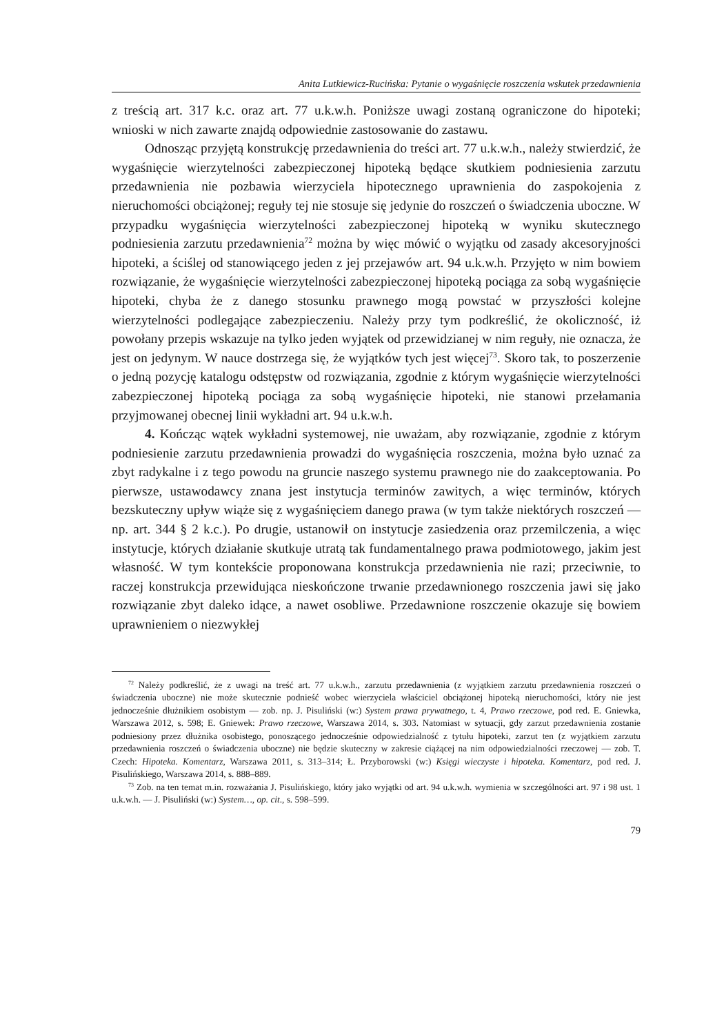Anita Lutkiewicz-Rucińska: Pytanie o wygaśnięcie roszczenia wskutek przedawnienia
z treścią art. 317 k.c. oraz art. 77 u.k.w.h. Poniższe uwagi zostaną ograniczone do hipoteki; wnioski w nich zawarte znajdą odpowiednie zastosowanie do zastawu.
Odnosząc przyjętą konstrukcję przedawnienia do treści art. 77 u.k.w.h., należy stwierdzić, że wygaśnięcie wierzytelności zabezpieczonej hipoteką będące skutkiem podniesienia zarzutu przedawnienia nie pozbawia wierzyciela hipotecznego uprawnienia do zaspokojenia z nieruchomości obciążonej; reguły tej nie stosuje się jedynie do roszczeń o świadczenia uboczne. W przypadku wygaśnięcia wierzytelności zabezpieczonej hipoteką w wyniku skutecznego podniesienia zarzutu przedawnienia<sup>72</sup> można by więc mówić o wyjątku od zasady akcesoryjności hipoteki, a ściślej od stanowiącego jeden z jej przejawów art. 94 u.k.w.h. Przyjęto w nim bowiem rozwiązanie, że wygaśnięcie wierzytelności zabezpieczonej hipoteką pociąga za sobą wygaśnięcie hipoteki, chyba że z danego stosunku prawnego mogą powstać w przyszłości kolejne wierzytelności podlegające zabezpieczeniu. Należy przy tym podkreślić, że okoliczność, iż powołany przepis wskazuje na tylko jeden wyjątek od przewidzianej w nim reguły, nie oznacza, że jest on jedynym. W nauce dostrzega się, że wyjątków tych jest więcej<sup>73</sup>. Skoro tak, to poszerzenie o jedną pozycję katalogu odstępstw od rozwiązania, zgodnie z którym wygaśnięcie wierzytelności zabezpieczonej hipoteką pociąga za sobą wygaśnięcie hipoteki, nie stanowi przełamania przyjmowanej obecnej linii wykładni art. 94 u.k.w.h.
4. Kończąc wątek wykładni systemowej, nie uważam, aby rozwiązanie, zgodnie z którym podniesienie zarzutu przedawnienia prowadzi do wygaśnięcia roszczenia, można było uznać za zbyt radykalne i z tego powodu na gruncie naszego systemu prawnego nie do zaakceptowania. Po pierwsze, ustawodawcy znana jest instytucja terminów zawitych, a więc terminów, których bezskuteczny upływ wiąże się z wygaśnięciem danego prawa (w tym także niektórych roszczeń — np. art. 344 § 2 k.c.). Po drugie, ustanowił on instytucje zasiedzenia oraz przemilczenia, a więc instytucje, których działanie skutkuje utratą tak fundamentalnego prawa podmiotowego, jakim jest własność. W tym kontekście proponowana konstrukcja przedawnienia nie razi; przeciwnie, to raczej konstrukcja przewidująca nieskończone trwanie przedawnionego roszczenia jawi się jako rozwiązanie zbyt daleko idące, a nawet osobliwe. Przedawnione roszczenie okazuje się bowiem uprawnieniem o niezwykłej
<sup>72</sup> Należy podkreślić, że z uwagi na treść art. 77 u.k.w.h., zarzutu przedawnienia (z wyjątkiem zarzutu przedawnienia roszczeń o świadczenia uboczne) nie może skutecznie podnieść wobec wierzyciela właściciel obciążonej hipoteką nieruchomości, który nie jest jednocześnie dłużnikiem osobistym — zob. np. J. Pisuliński (w:) System prawa prywatnego, t. 4, Prawo rzeczowe, pod red. E. Gniewka, Warszawa 2012, s. 598; E. Gniewek: Prawo rzeczowe, Warszawa 2014, s. 303. Natomiast w sytuacji, gdy zarzut przedawnienia zostanie podniesiony przez dłużnika osobistego, ponoszącego jednocześnie odpowiedzialność z tytułu hipoteki, zarzut ten (z wyjątkiem zarzutu przedawnienia roszczeń o świadczenia uboczne) nie będzie skuteczny w zakresie ciążącej na nim odpowiedzialności rzeczowej — zob. T. Czech: Hipoteka. Komentarz, Warszawa 2011, s. 313–314; Ł. Przyborowski (w:) Księgi wieczyste i hipoteka. Komentarz, pod red. J. Pisulińskiego, Warszawa 2014, s. 888–889.
<sup>73</sup> Zob. na ten temat m.in. rozważania J. Pisulińskiego, który jako wyjątki od art. 94 u.k.w.h. wymienia w szczególności art. 97 i 98 ust. 1 u.k.w.h. — J. Pisuliński (w:) System…, op. cit., s. 598–599.
79